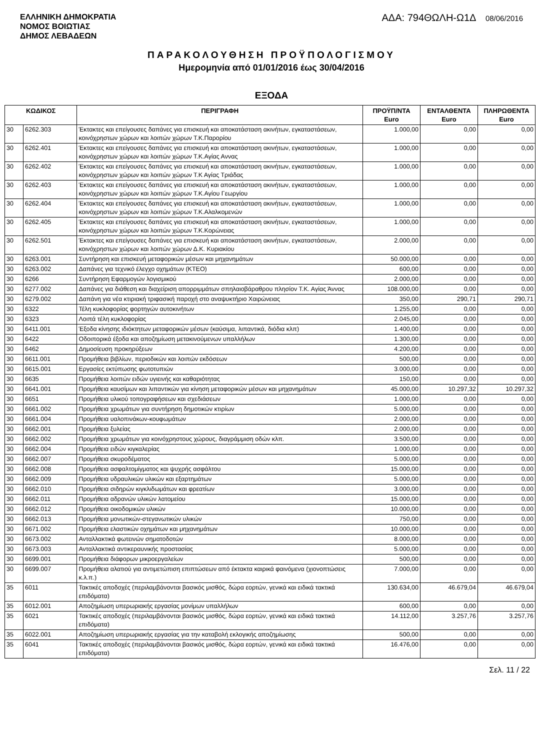ΕΛΛΗΝΙΚΗ ΔΗΜΟΚΡΑΤΙΑ
ΝΟΜΟΣ ΒΟΙΩΤΙΑΣ
ΔΗΜΟΣ ΛΕΒΑΔΕΩΝ
ΑΔΑ: 794ΘΩΛΗ-Ω1Δ 08/06/2016
ΠΑΡΑΚΟΛΟΥΘΗΣΗ ΠΡΟΫΠΟΛΟΓΙΣΜΟΥ
Ημερομηνία από 01/01/2016 έως 30/04/2016
ΕΞΟΔΑ
| ΚΩΔΙΚΟΣ | | ΠΕΡΙΓΡΑΦΗ | ΠΡΟΫΠ/ΝΤΑ Euro | ΕΝΤΑΛΘΕΝΤΑ Euro | ΠΛΗΡΩΘΕΝΤΑ Euro |
| --- | --- | --- | --- | --- | --- |
| 30 | 6262.303 | Έκτακτες και επείγουσες δαπάνες για επισκευή και αποκατάσταση ακινήτων, εγκαταστάσεων, κοινόχρηστων χώρων και λοιπών χώρων Τ.Κ.Παρορίου | 1.000,00 | 0,00 | 0,00 |
| 30 | 6262.401 | Έκτακτες και επείγουσες δαπάνες για επισκευή και αποκατάσταση ακινήτων, εγκαταστάσεων, κοινόχρηστων χώρων και λοιπών χώρων Τ.Κ.Αγίας Αννας | 1.000,00 | 0,00 | 0,00 |
| 30 | 6262.402 | Έκτακτες και επείγουσες δαπάνες για επισκευή και αποκατάσταση ακινήτων, εγκαταστάσεων, κοινόχρηστων χώρων και λοιπών χώρων Τ.Κ Αγίας Τριάδας | 1.000,00 | 0,00 | 0,00 |
| 30 | 6262.403 | Έκτακτες και επείγουσες δαπάνες για επισκευή και αποκατάσταση ακινήτων, εγκαταστάσεων, κοινόχρηστων χώρων και λοιπών χώρων Τ.Κ.Αγίου Γεωργίου | 1.000,00 | 0,00 | 0,00 |
| 30 | 6262.404 | Έκτακτες και επείγουσες δαπάνες για επισκευή και αποκατάσταση ακινήτων, εγκαταστάσεων, κοινόχρηστων χώρων και λοιπών χώρων Τ.Κ.Αλαλκομενών | 1.000,00 | 0,00 | 0,00 |
| 30 | 6262.405 | Έκτακτες και επείγουσες δαπάνες για επισκευή και αποκατάσταση ακινήτων, εγκαταστάσεων, κοινόχρηστων χώρων και λοιπών χώρων Τ.Κ.Κορώνειας | 1.000,00 | 0,00 | 0,00 |
| 30 | 6262.501 | Έκτακτες και επείγουσες δαπάνες για επισκευή και αποκατάσταση ακινήτων, εγκαταστάσεων, κοινόχρηστων χώρων και λοιπών χώρων Δ.Κ. Κυριακίου | 2.000,00 | 0,00 | 0,00 |
| 30 | 6263.001 | Συντήρηση και επισκευή μεταφορικών μέσων και μηχανημάτων | 50.000,00 | 0,00 | 0,00 |
| 30 | 6263.002 | Δαπάνες για τεχνικό έλεγχο οχημάτων (ΚΤΕΟ) | 600,00 | 0,00 | 0,00 |
| 30 | 6266 | Συντήρηση Εφαρμογών λογισμικού | 2.000,00 | 0,00 | 0,00 |
| 30 | 6277.002 | Δαπάνες για διάθεση και διαχείριση απορριμμάτων σπηλαιοβάραθρου πλησίον Τ.Κ. Αγίας Άννας | 108.000,00 | 0,00 | 0,00 |
| 30 | 6279.002 | Δαπάνη για νέα κτιριακή τριφασική παροχή στο αναψυκτήριο Χαιρώνειας | 350,00 | 290,71 | 290,71 |
| 30 | 6322 | Τέλη κυκλοφορίας φορτηγών αυτοκινήτων | 1.255,00 | 0,00 | 0,00 |
| 30 | 6323 | Λοιπά τέλη κυκλοφορίας | 2.045,00 | 0,00 | 0,00 |
| 30 | 6411.001 | Έξοδα κίνησης ιδιόκτητων μεταφορικών μέσων (καύσιμα, λιπαντικά, διόδια κλπ) | 1.400,00 | 0,00 | 0,00 |
| 30 | 6422 | Οδοιπορικά έξοδα και αποζημίωση μετακινούμενων υπαλλήλων | 1.300,00 | 0,00 | 0,00 |
| 30 | 6462 | Δημοσίευση προκηρύξεων | 4.200,00 | 0,00 | 0,00 |
| 30 | 6611.001 | Προμήθεια βιβλίων, περιοδικών και λοιπών εκδόσεων | 500,00 | 0,00 | 0,00 |
| 30 | 6615.001 | Εργασίες εκτύπωσης φωτοτυπιών | 3.000,00 | 0,00 | 0,00 |
| 30 | 6635 | Προμήθεια λοιπών ειδών υγιεινής και καθαριότητας | 150,00 | 0,00 | 0,00 |
| 30 | 6641.001 | Προμήθεια καυσίμων και λιπαντικών για κίνηση μεταφορικών μέσων και μηχανημάτων | 45.000,00 | 10.297,32 | 10.297,32 |
| 30 | 6651 | Προμήθεια υλικού τοπογραφήσεων και σχεδιάσεων | 1.000,00 | 0,00 | 0,00 |
| 30 | 6661.002 | Προμήθεια χρωμάτων για συντήρηση δημοτικών κτιρίων | 5.000,00 | 0,00 | 0,00 |
| 30 | 6661.004 | Προμήθεια υαλοπινάκων-κουφωμάτων | 2.000,00 | 0,00 | 0,00 |
| 30 | 6662.001 | Προμήθεια ξυλείας | 2.000,00 | 0,00 | 0,00 |
| 30 | 6662.002 | Προμήθεια χρωμάτων για κοινόχρηστους χώρους, διαγράμμιση οδών κλπ. | 3.500,00 | 0,00 | 0,00 |
| 30 | 6662.004 | Προμήθεια ειδών κιγκαλερίας | 1.000,00 | 0,00 | 0,00 |
| 30 | 6662.007 | Προμήθεια σκυροδέματος | 5.000,00 | 0,00 | 0,00 |
| 30 | 6662.008 | Προμήθεια ασφαλτομίγματος και ψυχρής ασφάλτου | 15.000,00 | 0,00 | 0,00 |
| 30 | 6662.009 | Προμήθεια υδραυλικών υλικών και εξαρτημάτων | 5.000,00 | 0,00 | 0,00 |
| 30 | 6662.010 | Προμήθεια σιδηρών κιγκλιδωμάτων και φρεατίων | 3.000,00 | 0,00 | 0,00 |
| 30 | 6662.011 | Προμήθεια αδρανών υλικών λατομείου | 15.000,00 | 0,00 | 0,00 |
| 30 | 6662.012 | Προμήθεια οικοδομικών υλικών | 10.000,00 | 0,00 | 0,00 |
| 30 | 6662.013 | Προμήθεια μονωτικών-στεγανωτικών υλικών | 750,00 | 0,00 | 0,00 |
| 30 | 6671.002 | Προμήθεια ελαστικών οχημάτων και μηχανημάτων | 10.000,00 | 0,00 | 0,00 |
| 30 | 6673.002 | Ανταλλακτικά φωτεινών σηματοδοτών | 8.000,00 | 0,00 | 0,00 |
| 30 | 6673.003 | Ανταλλακτικά αντικεραυνικής προστασίας | 5.000,00 | 0,00 | 0,00 |
| 30 | 6699.001 | Προμήθεια διάφορων μικροεργαλείων | 500,00 | 0,00 | 0,00 |
| 30 | 6699.007 | Προμήθεια αλατιού για αντιμετώπιση επιπτώσεων από έκτακτα καιρικά φαινόμενα (χιονοπτώσεις κ.λ.π.) | 7.000,00 | 0,00 | 0,00 |
| 35 | 6011 | Τακτικές αποδοχές (περιλαμβάνονται βασικός μισθός, δώρα εορτών, γενικά και ειδικά τακτικά επιδόματα) | 130.634,00 | 46.679,04 | 46.679,04 |
| 35 | 6012.001 | Αποζημίωση υπερωριακής εργασίας μονίμων υπαλλήλων | 600,00 | 0,00 | 0,00 |
| 35 | 6021 | Τακτικές αποδοχές (περιλαμβάνονται βασικός μισθός, δώρα εορτών, γενικά και ειδικά τακτικά επιδόματα) | 14.112,00 | 3.257,76 | 3.257,76 |
| 35 | 6022.001 | Αποζημίωση υπερωριακής εργασίας για την καταβολή εκλογικής αποζημίωσης | 500,00 | 0,00 | 0,00 |
| 35 | 6041 | Τακτικές αποδοχές (περιλαμβάνονται βασικός μισθός, δώρα εορτών, γενικά και ειδικά τακτικά επιδόματα) | 16.476,00 | 0,00 | 0,00 |
Σελ. 11 / 22